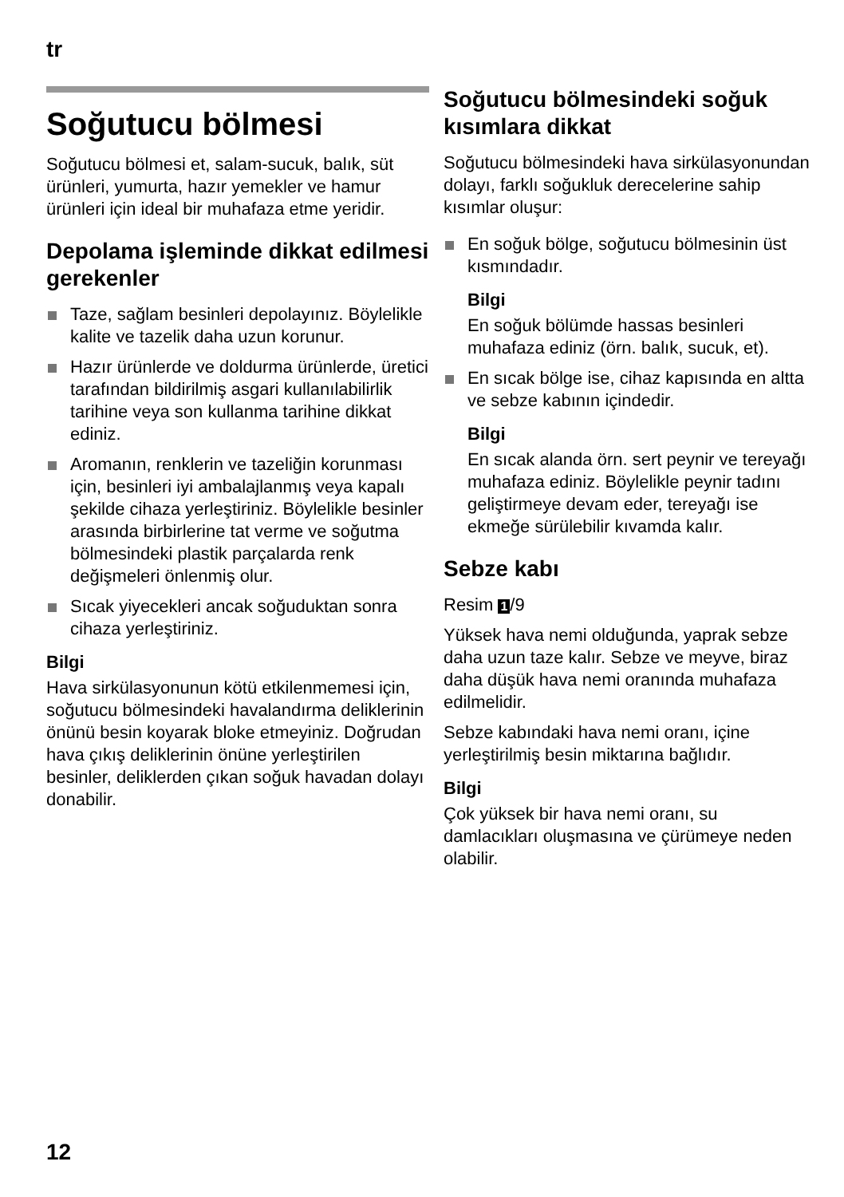tr
Soğutucu bölmesi
Soğutucu bölmesi et, salam-sucuk, balık, süt ürünleri, yumurta, hazır yemekler ve hamur ürünleri için ideal bir muhafaza etme yeridir.
Depolama işleminde dikkat edilmesi gerekenler
Taze, sağlam besinleri depolayınız. Böylelikle kalite ve tazelik daha uzun korunur.
Hazır ürünlerde ve doldurma ürünlerde, üretici tarafından bildirilmiş asgari kullanılabilirlik tarihine veya son kullanma tarihine dikkat ediniz.
Aromanın, renklerin ve tazeliğin korunması için, besinleri iyi ambalajlanmış veya kapalı şekilde cihaza yerleştiriniz. Böylelikle besinler arasında birbirlerine tat verme ve soğutma bölmesindeki plastik parçalarda renk değişmeleri önlenmiş olur.
Sıcak yiyecekleri ancak soğuduktan sonra cihaza yerleştiriniz.
Bilgi
Hava sirkülasyonunun kötü etkilenmemesi için, soğutucu bölmesindeki havalandırma deliklerinin önünü besin koyarak bloke etmeyiniz. Doğrudan hava çıkış deliklerinin önüne yerleştirilen besinler, deliklerden çıkan soğuk havadan dolayı donabilir.
Soğutucu bölmesindeki soğuk kısımlara dikkat
Soğutucu bölmesindeki hava sirkülasyonundan dolayı, farklı soğukluk derecelerine sahip kısımlar oluşur:
En soğuk bölge, soğutucu bölmesinin üst kısmındadır.
Bilgi
En soğuk bölümde hassas besinleri muhafaza ediniz (örn. balık, sucuk, et).
En sıcak bölge ise, cihaz kapısında en altta ve sebze kabının içindedir.
Bilgi
En sıcak alanda örn. sert peynir ve tereyağı muhafaza ediniz. Böylelikle peynir tadını geliştirmeye devam eder, tereyağı ise ekmeğe sürülebilir kıvamda kalır.
Sebze kabı
Resim 1 /9
Yüksek hava nemi olduğunda, yaprak sebze daha uzun taze kalır. Sebze ve meyve, biraz daha düşük hava nemi oranında muhafaza edilmelidir.
Sebze kabındaki hava nemi oranı, içine yerleştirilmiş besin miktarına bağlıdır.
Bilgi
Çok yüksek bir hava nemi oranı, su damlacıkları oluşmasına ve çürümeye neden olabilir.
12